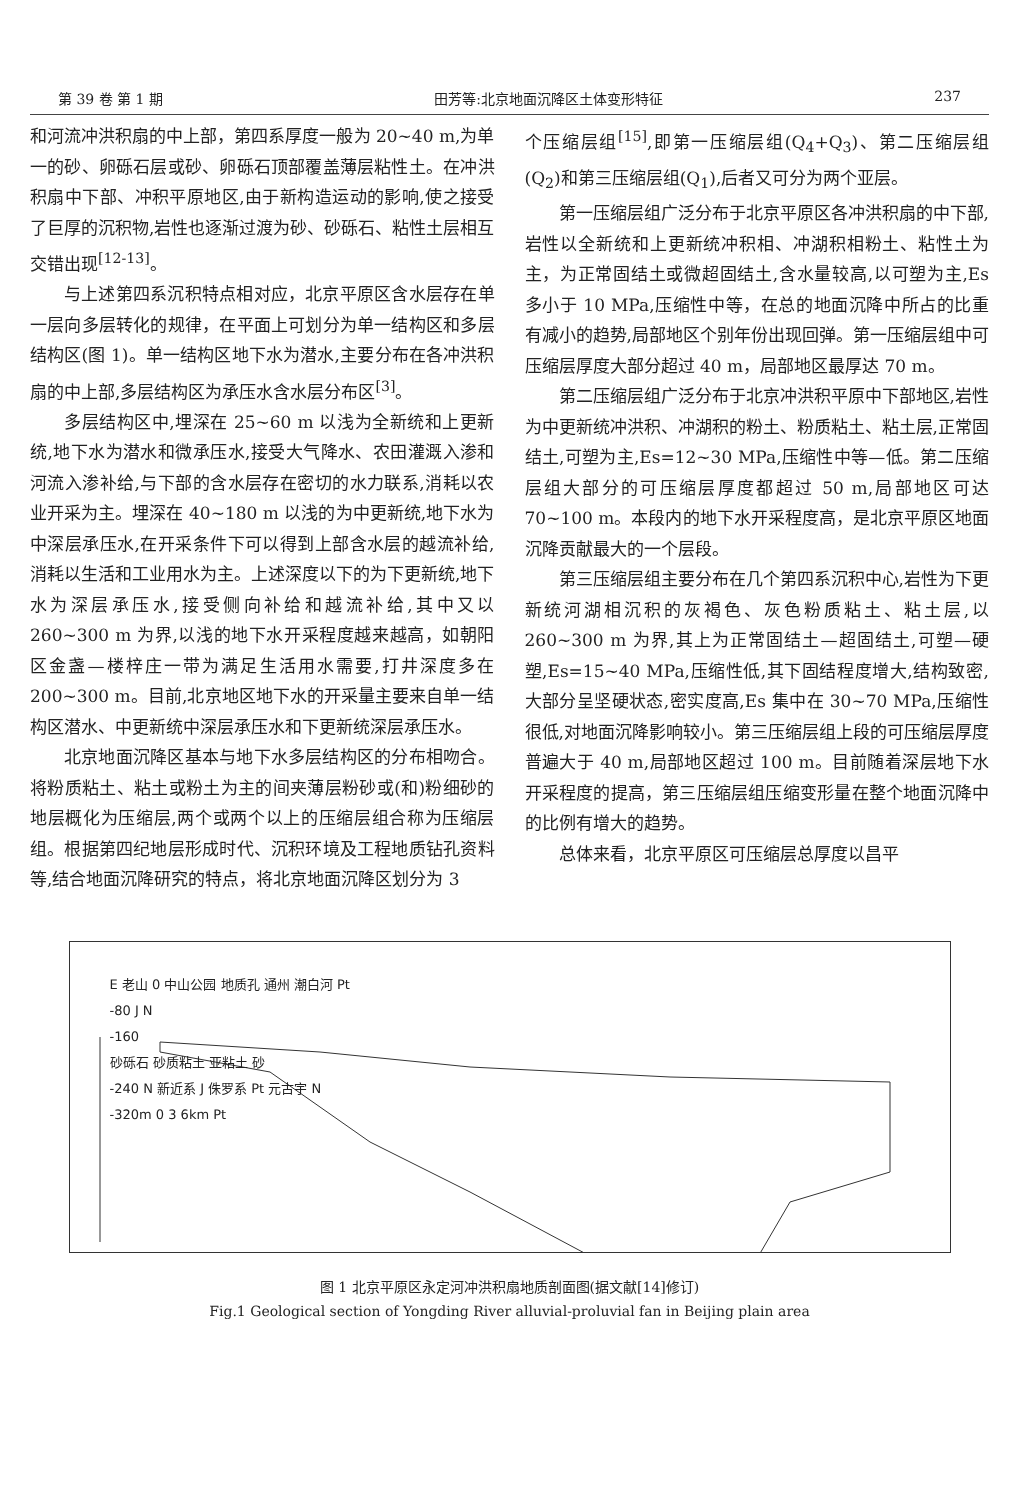第 39 卷 第 1 期 田芳等:北京地面沉降区土体变形特征 237
和河流冲洪积扇的中上部，第四系厚度一般为 20~40 m,为单一的砂、卵砾石层或砂、卵砾石顶部覆盖薄层粘性土。在冲洪积扇中下部、冲积平原地区,由于新构造运动的影响,使之接受了巨厚的沉积物,岩性也逐渐过渡为砂、砂砾石、粘性土层相互交错出现<sup>[12-13]</sup>。
与上述第四系沉积特点相对应，北京平原区含水层存在单一层向多层转化的规律，在平面上可划分为单一结构区和多层结构区(图 1)。单一结构区地下水为潜水,主要分布在各冲洪积扇的中上部,多层结构区为承压水含水层分布区<sup>[3]</sup>。
多层结构区中,埋深在 25~60 m 以浅为全新统和上更新统,地下水为潜水和微承压水,接受大气降水、农田灌溉入渗和河流入渗补给,与下部的含水层存在密切的水力联系,消耗以农业开采为主。埋深在 40~180 m 以浅的为中更新统,地下水为中深层承压水,在开采条件下可以得到上部含水层的越流补给,消耗以生活和工业用水为主。上述深度以下的为下更新统,地下水为深层承压水,接受侧向补给和越流补给,其中又以 260~300 m 为界,以浅的地下水开采程度越来越高，如朝阳区金盏—楼梓庄一带为满足生活用水需要,打井深度多在 200~300 m。目前,北京地区地下水的开采量主要来自单一结构区潜水、中更新统中深层承压水和下更新统深层承压水。
北京地面沉降区基本与地下水多层结构区的分布相吻合。将粉质粘土、粘土或粉土为主的间夹薄层粉砂或(和)粉细砂的地层概化为压缩层,两个或两个以上的压缩层组合称为压缩层组。根据第四纪地层形成时代、沉积环境及工程地质钻孔资料等,结合地面沉降研究的特点，将北京地面沉降区划分为 3
个压缩层组<sup>[15]</sup>,即第一压缩层组(Q<sub>4</sub>+Q<sub>3</sub>)、第二压缩层组(Q<sub>2</sub>)和第三压缩层组(Q<sub>1</sub>),后者又可分为两个亚层。
第一压缩层组广泛分布于北京平原区各冲洪积扇的中下部,岩性以全新统和上更新统冲积相、冲湖积相粉土、粘性土为主，为正常固结土或微超固结土,含水量较高,以可塑为主,Es 多小于 10 MPa,压缩性中等，在总的地面沉降中所占的比重有减小的趋势,局部地区个别年份出现回弹。第一压缩层组中可压缩层厚度大部分超过 40 m，局部地区最厚达 70 m。
第二压缩层组广泛分布于北京冲洪积平原中下部地区,岩性为中更新统冲洪积、冲湖积的粉土、粉质粘土、粘土层,正常固结土,可塑为主,Es=12~30 MPa,压缩性中等—低。第二压缩层组大部分的可压缩层厚度都超过 50 m,局部地区可达 70~100 m。本段内的地下水开采程度高，是北京平原区地面沉降贡献最大的一个层段。
第三压缩层组主要分布在几个第四系沉积中心,岩性为下更新统河湖相沉积的灰褐色、灰色粉质粘土、粘土层,以 260~300 m 为界,其上为正常固结土—超固结土,可塑—硬塑,Es=15~40 MPa,压缩性低,其下固结程度增大,结构致密,大部分呈坚硬状态,密实度高,Es 集中在 30~70 MPa,压缩性很低,对地面沉降影响较小。第三压缩层组上段的可压缩层厚度普遍大于 40 m,局部地区超过 100 m。目前随着深层地下水开采程度的提高，第三压缩层组压缩变形量在整个地面沉降中的比例有增大的趋势。
总体来看，北京平原区可压缩层总厚度以昌平
E 老山 0 中山公园 地质孔 通州 潮白河 Pt
-80 J N
-160
砂砾石 砂质粘土 亚粘土 砂
-240 N 新近系 J 侏罗系 Pt 元古宇 N
-320m 0 3 6km Pt
图 1 北京平原区永定河冲洪积扇地质剖面图(据文献[14]修订)
Fig.1 Geological section of Yongding River alluvial-proluvial fan in Beijing plain area